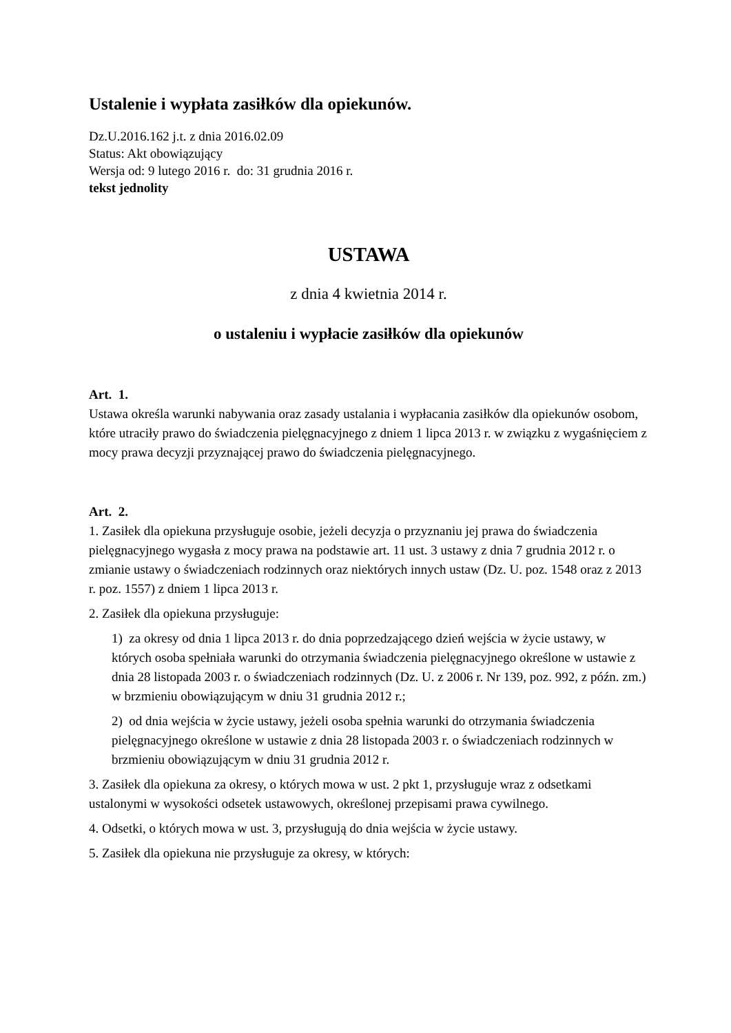Ustalenie i wypłata zasiłków dla opiekunów.
Dz.U.2016.162 j.t. z dnia 2016.02.09
Status: Akt obowiązujący
Wersja od: 9 lutego 2016 r. do: 31 grudnia 2016 r.
tekst jednolity
USTAWA
z dnia 4 kwietnia 2014 r.
o ustaleniu i wypłacie zasiłków dla opiekunów
Art. 1.
Ustawa określa warunki nabywania oraz zasady ustalania i wypłacania zasiłków dla opiekunów osobom, które utraciły prawo do świadczenia pielęgnacyjnego z dniem 1 lipca 2013 r. w związku z wygaśnięciem z mocy prawa decyzji przyznającej prawo do świadczenia pielęgnacyjnego.
Art. 2.
1. Zasiłek dla opiekuna przysługuje osobie, jeżeli decyzja o przyznaniu jej prawa do świadczenia pielęgnacyjnego wygasła z mocy prawa na podstawie art. 11 ust. 3 ustawy z dnia 7 grudnia 2012 r. o zmianie ustawy o świadczeniach rodzinnych oraz niektórych innych ustaw (Dz. U. poz. 1548 oraz z 2013 r. poz. 1557) z dniem 1 lipca 2013 r.
2. Zasiłek dla opiekuna przysługuje:
1) za okresy od dnia 1 lipca 2013 r. do dnia poprzedzającego dzień wejścia w życie ustawy, w których osoba spełniała warunki do otrzymania świadczenia pielęgnacyjnego określone w ustawie z dnia 28 listopada 2003 r. o świadczeniach rodzinnych (Dz. U. z 2006 r. Nr 139, poz. 992, z późn. zm.) w brzmieniu obowiązującym w dniu 31 grudnia 2012 r.;
2) od dnia wejścia w życie ustawy, jeżeli osoba spełnia warunki do otrzymania świadczenia pielęgnacyjnego określone w ustawie z dnia 28 listopada 2003 r. o świadczeniach rodzinnych w brzmieniu obowiązującym w dniu 31 grudnia 2012 r.
3. Zasiłek dla opiekuna za okresy, o których mowa w ust. 2 pkt 1, przysługuje wraz z odsetkami ustalonymi w wysokości odsetek ustawowych, określonej przepisami prawa cywilnego.
4. Odsetki, o których mowa w ust. 3, przysługują do dnia wejścia w życie ustawy.
5. Zasiłek dla opiekuna nie przysługuje za okresy, w których: